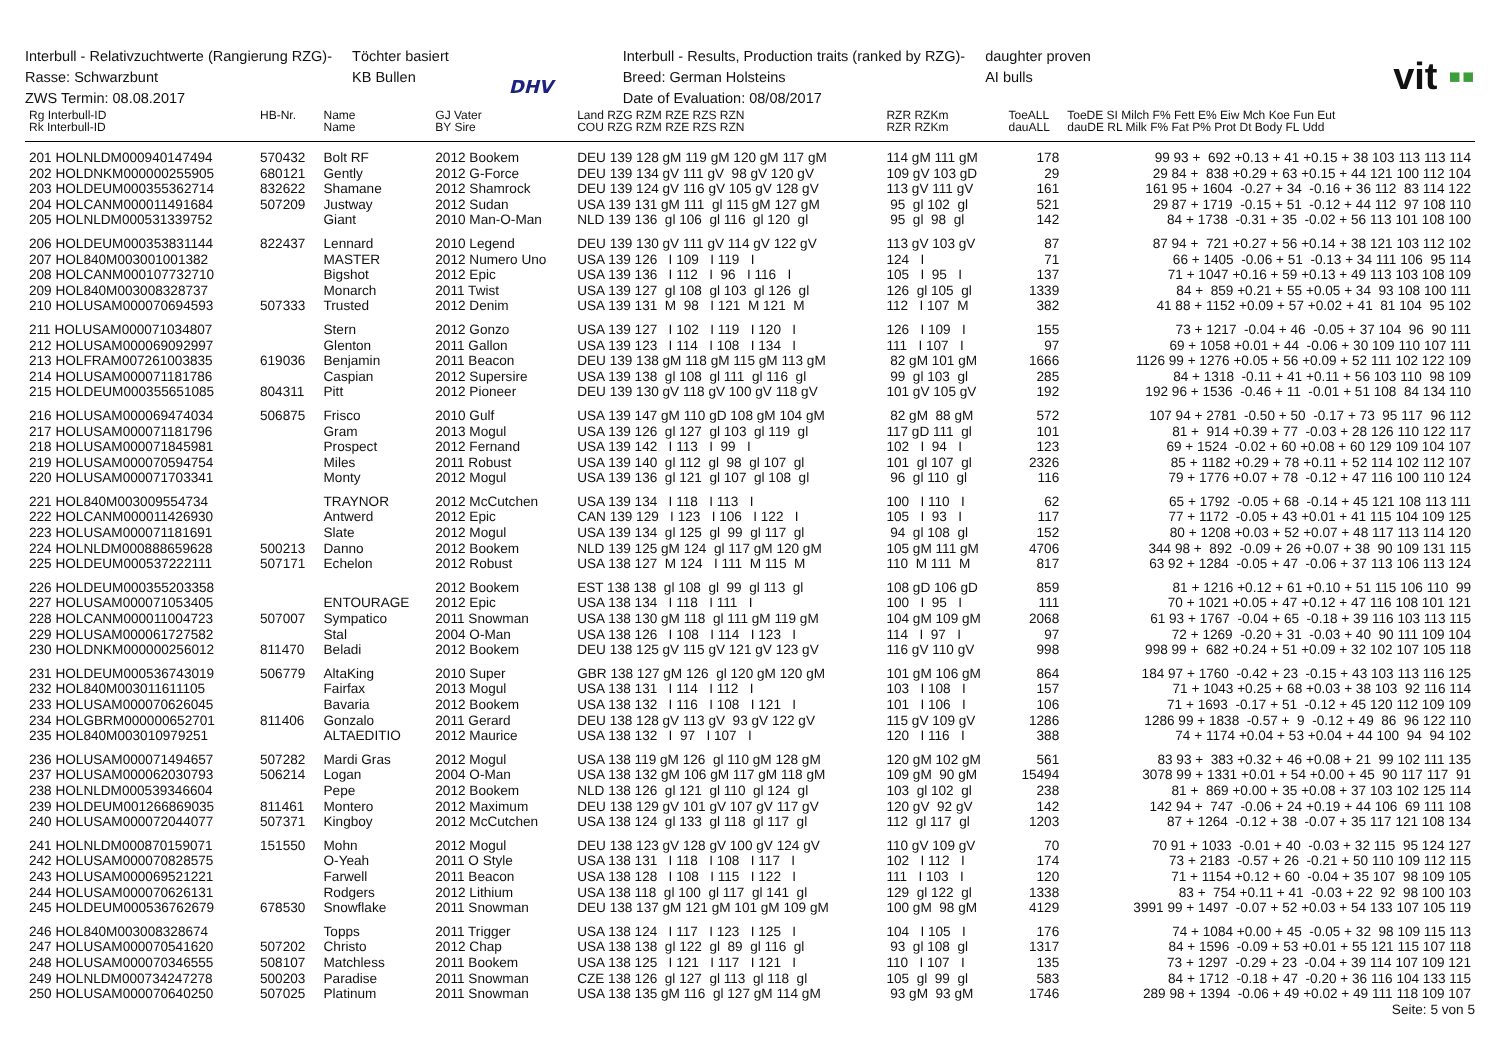Interbull - Relativzuchtwerte (Rangierung RZG)-
Rasse: Schwarzbunt
ZWS Termin: 08.08.2017
Töchter basiert
KB Bullen
DHV
Interbull - Results, Production traits (ranked by RZG)-
Breed: German Holsteins
Date of Evaluation: 08/08/2017
daughter proven
AI bulls
vit ▪▪
| Rg Interbull-ID Rk Interbull-ID | HB-Nr. | Name Name | GJ Vater BY Sire | Land RZG RZM RZE RZS RZN COU RZG RZM RZE RZS RZN | RZR RZKm RZR RZKm | ToeALL dauALL | ToeDE SI Milch F% Fett E% Eiw Mch Koe Fun Eut dauDE RL Milk F% Fat P% Prot Dt Body FL Udd |
| --- | --- | --- | --- | --- | --- | --- | --- |
| 201 HOLNLDM000940147494 | 570432 | Bolt RF | 2012 Bookem | DEU 139 128 gM 119 gM 120 gM 117 gM | 114 gM 111 gM | 178 | 99 93 + 692 +0.13 + 41 +0.15 + 38 103 113 113 114 |
| 202 HOLDNKM000000255905 | 680121 | Gently | 2012 G-Force | DEU 139 134 gV 111 gV 98 gV 120 gV | 109 gV 103 gD | 29 | 29 84 + 838 +0.29 + 63 +0.15 + 44 121 100 112 104 |
| 203 HOLDEUM000355362714 | 832622 | Shamane | 2012 Shamrock | DEU 139 124 gV 116 gV 105 gV 128 gV | 113 gV 111 gV | 161 | 161 95 + 1604 -0.27 + 34 -0.16 + 36 112 83 114 122 |
| 204 HOLCANM000011491684 | 507209 | Justway | 2012 Sudan | USA 139 131 gM 111 gl 115 gM 127 gM | 95 gl 102 gl | 521 | 29 87 + 1719 -0.15 + 51 -0.12 + 44 112 97 108 110 |
| 205 HOLNLDM000531339752 | | Giant | 2010 Man-O-Man | NLD 139 136 gl 106 gl 116 gl 120 gl | 95 gl 98 gl | 142 | 84 + 1738 -0.31 + 35 -0.02 + 56 113 101 108 100 |
| 206 HOLDEUM000353831144 | 822437 | Lennard | 2010 Legend | DEU 139 130 gV 111 gV 114 gV 122 gV | 113 gV 103 gV | 87 | 87 94 + 721 +0.27 + 56 +0.14 + 38 121 103 112 102 |
| 207 HOL840M003001001382 | | MASTER | 2012 Numero Uno | USA 139 126 I 109 I 119 I | 124 I | 71 | 66 + 1405 -0.06 + 51 -0.13 + 34 111 106 95 114 |
| 208 HOLCANM000107732710 | | Bigshot | 2012 Epic | USA 139 136 I 112 I 96 I 116 I | 105 I 95 I | 137 | 71 + 1047 +0.16 + 59 +0.13 + 49 113 103 108 109 |
| 209 HOL840M003008328737 | | Monarch | 2011 Twist | USA 139 127 gl 108 gl 103 gl 126 gl | 126 gl 105 gl | 1339 | 84 + 859 +0.21 + 55 +0.05 + 34 93 108 100 111 |
| 210 HOLUSAM000070694593 | 507333 | Trusted | 2012 Denim | USA 139 131 M 98 I 121 M 121 M | 112 I 107 M | 382 | 41 88 + 1152 +0.09 + 57 +0.02 + 41 81 104 95 102 |
| 211 HOLUSAM000071034807 | | Stern | 2012 Gonzo | USA 139 127 I 102 I 119 I 120 I | 126 I 109 I | 155 | 73 + 1217 -0.04 + 46 -0.05 + 37 104 96 90 111 |
| 212 HOLUSAM000069092997 | | Glenton | 2011 Gallon | USA 139 123 I 114 I 108 I 134 I | 111 I 107 I | 97 | 69 + 1058 +0.01 + 44 -0.06 + 30 109 110 107 111 |
| 213 HOLFRAM007261003835 | 619036 | Benjamin | 2011 Beacon | DEU 139 138 gM 118 gM 115 gM 113 gM | 82 gM 101 gM | 1666 | 1126 99 + 1276 +0.05 + 56 +0.09 + 52 111 102 122 109 |
| 214 HOLUSAM000071181786 | | Caspian | 2012 Supersire | USA 139 138 gl 108 gl 111 gl 116 gl | 99 gl 103 gl | 285 | 84 + 1318 -0.11 + 41 +0.11 + 56 103 110 98 109 |
| 215 HOLDEUM000355651085 | 804311 | Pitt | 2012 Pioneer | DEU 139 130 gV 118 gV 100 gV 118 gV | 101 gV 105 gV | 192 | 192 96 + 1536 -0.46 + 11 -0.01 + 51 108 84 134 110 |
| 216 HOLUSAM000069474034 | 506875 | Frisco | 2010 Gulf | USA 139 147 gM 110 gD 108 gM 104 gM | 82 gM 88 gM | 572 | 107 94 + 2781 -0.50 + 50 -0.17 + 73 95 117 96 112 |
| 217 HOLUSAM000071181796 | | Gram | 2013 Mogul | USA 139 126 gl 127 gl 103 gl 119 gl | 117 gD 111 gl | 101 | 81 + 914 +0.39 + 77 -0.03 + 28 126 110 122 117 |
| 218 HOLUSAM000071845981 | | Prospect | 2012 Fernand | USA 139 142 I 113 I 99 I | 102 I 94 I | 123 | 69 + 1524 -0.02 + 60 +0.08 + 60 129 109 104 107 |
| 219 HOLUSAM000070594754 | | Miles | 2011 Robust | USA 139 140 gl 112 gl 98 gl 107 gl | 101 gl 107 gl | 2326 | 85 + 1182 +0.29 + 78 +0.11 + 52 114 102 112 107 |
| 220 HOLUSAM000071703341 | | Monty | 2012 Mogul | USA 139 136 gl 121 gl 107 gl 108 gl | 96 gl 110 gl | 116 | 79 + 1776 +0.07 + 78 -0.12 + 47 116 100 110 124 |
| 221 HOL840M003009554734 | | TRAYNOR | 2012 McCutchen | USA 139 134 I 118 I 113 I | 100 I 110 I | 62 | 65 + 1792 -0.05 + 68 -0.14 + 45 121 108 113 111 |
| 222 HOLCANM000011426930 | | Antwerd | 2012 Epic | CAN 139 129 I 123 I 106 I 122 I | 105 I 93 I | 117 | 77 + 1172 -0.05 + 43 +0.01 + 41 115 104 109 125 |
| 223 HOLUSAM000071181691 | | Slate | 2012 Mogul | USA 139 134 gl 125 gl 99 gl 117 gl | 94 gl 108 gl | 152 | 80 + 1208 +0.03 + 52 +0.07 + 48 117 113 114 120 |
| 224 HOLNLDM000888659628 | 500213 | Danno | 2012 Bookem | NLD 139 125 gM 124 gl 117 gM 120 gM | 105 gM 111 gM | 4706 | 344 98 + 892 -0.09 + 26 +0.07 + 38 90 109 131 115 |
| 225 HOLDEUM000537222111 | 507171 | Echelon | 2012 Robust | USA 138 127 M 124 I 111 M 115 M | 110 M 111 M | 817 | 63 92 + 1284 -0.05 + 47 -0.06 + 37 113 106 113 124 |
| 226 HOLDEUM000355203358 | | | 2012 Bookem | EST 138 138 gl 108 gl 99 gl 113 gl | 108 gD 106 gD | 859 | 81 + 1216 +0.12 + 61 +0.10 + 51 115 106 110 99 |
| 227 HOLUSAM000071053405 | | ENTOURAGE | 2012 Epic | USA 138 134 I 118 I 111 I | 100 I 95 I | 111 | 70 + 1021 +0.05 + 47 +0.12 + 47 116 108 101 121 |
| 228 HOLCANM000011004723 | 507007 | Sympatico | 2011 Snowman | USA 138 130 gM 118 gl 111 gM 119 gM | 104 gM 109 gM | 2068 | 61 93 + 1767 -0.04 + 65 -0.18 + 39 116 103 113 115 |
| 229 HOLUSAM000061727582 | | Stal | 2004 O-Man | USA 138 126 I 108 I 114 I 123 I | 114 I 97 I | 97 | 72 + 1269 -0.20 + 31 -0.03 + 40 90 111 109 104 |
| 230 HOLDNKM000000256012 | 811470 | Beladi | 2012 Bookem | DEU 138 125 gV 115 gV 121 gV 123 gV | 116 gV 110 gV | 998 | 998 99 + 682 +0.24 + 51 +0.09 + 32 102 107 105 118 |
| 231 HOLDEUM000536743019 | 506779 | AltaKing | 2010 Super | GBR 138 127 gM 126 gl 120 gM 120 gM | 101 gM 106 gM | 864 | 184 97 + 1760 -0.42 + 23 -0.15 + 43 103 113 116 125 |
| 232 HOL840M003011611105 | | Fairfax | 2013 Mogul | USA 138 131 I 114 I 112 I | 103 I 108 I | 157 | 71 + 1043 +0.25 + 68 +0.03 + 38 103 92 116 114 |
| 233 HOLUSAM000070626045 | | Bavaria | 2012 Bookem | USA 138 132 I 116 I 108 I 121 I | 101 I 106 I | 106 | 71 + 1693 -0.17 + 51 -0.12 + 45 120 112 109 109 |
| 234 HOLGBRM000000652701 | 811406 | Gonzalo | 2011 Gerard | DEU 138 128 gV 113 gV 93 gV 122 gV | 115 gV 109 gV | 1286 | 1286 99 + 1838 -0.57 + 9 -0.12 + 49 86 96 122 110 |
| 235 HOL840M003010979251 | | ALTAEDITIO | 2012 Maurice | USA 138 132 I 97 I 107 I | 120 I 116 I | 388 | 74 + 1174 +0.04 + 53 +0.04 + 44 100 94 94 102 |
| 236 HOLUSAM000071494657 | 507282 | Mardi Gras | 2012 Mogul | USA 138 119 gM 126 gl 110 gM 128 gM | 120 gM 102 gM | 561 | 83 93 + 383 +0.32 + 46 +0.08 + 21 99 102 111 135 |
| 237 HOLUSAM000062030793 | 506214 | Logan | 2004 O-Man | USA 138 132 gM 106 gM 117 gM 118 gM | 109 gM 90 gM | 15494 | 3078 99 + 1331 +0.01 + 54 +0.00 + 45 90 117 117 91 |
| 238 HOLNLDM000539346604 | | Pepe | 2012 Bookem | NLD 138 126 gl 121 gl 110 gl 124 gl | 103 gl 102 gl | 238 | 81 + 869 +0.00 + 35 +0.08 + 37 103 102 125 114 |
| 239 HOLDEUM001266869035 | 811461 | Montero | 2012 Maximum | DEU 138 129 gV 101 gV 107 gV 117 gV | 120 gV 92 gV | 142 | 142 94 + 747 -0.06 + 24 +0.19 + 44 106 69 111 108 |
| 240 HOLUSAM000072044077 | 507371 | Kingboy | 2012 McCutchen | USA 138 124 gl 133 gl 118 gl 117 gl | 112 gl 117 gl | 1203 | 87 + 1264 -0.12 + 38 -0.07 + 35 117 121 108 134 |
| 241 HOLNLDM000870159071 | 151550 | Mohn | 2012 Mogul | DEU 138 123 gV 128 gV 100 gV 124 gV | 110 gV 109 gV | 70 | 70 91 + 1033 -0.01 + 40 -0.03 + 32 115 95 124 127 |
| 242 HOLUSAM000070828575 | | O-Yeah | 2011 O Style | USA 138 131 I 118 I 108 I 117 I | 102 I 112 I | 174 | 73 + 2183 -0.57 + 26 -0.21 + 50 110 109 112 115 |
| 243 HOLUSAM000069521221 | | Farwell | 2011 Beacon | USA 138 128 I 108 I 115 I 122 I | 111 I 103 I | 120 | 71 + 1154 +0.12 + 60 -0.04 + 35 107 98 109 105 |
| 244 HOLUSAM000070626131 | | Rodgers | 2012 Lithium | USA 138 118 gl 100 gl 117 gl 141 gl | 129 gl 122 gl | 1338 | 83 + 754 +0.11 + 41 -0.03 + 22 92 98 100 103 |
| 245 HOLDEUM000536762679 | 678530 | Snowflake | 2011 Snowman | DEU 138 137 gM 121 gM 101 gM 109 gM | 100 gM 98 gM | 4129 | 3991 99 + 1497 -0.07 + 52 +0.03 + 54 133 107 105 119 |
| 246 HOL840M003008328674 | | Topps | 2011 Trigger | USA 138 124 I 117 I 123 I 125 I | 104 I 105 I | 176 | 74 + 1084 +0.00 + 45 -0.05 + 32 98 109 115 113 |
| 247 HOLUSAM000070541620 | 507202 | Christo | 2012 Chap | USA 138 138 gl 122 gl 89 gl 116 gl | 93 gl 108 gl | 1317 | 84 + 1596 -0.09 + 53 +0.01 + 55 121 115 107 118 |
| 248 HOLUSAM000070346555 | 508107 | Matchless | 2011 Bookem | USA 138 125 I 121 I 117 I 121 I | 110 I 107 I | 135 | 73 + 1297 -0.29 + 23 -0.04 + 39 114 107 109 121 |
| 249 HOLNLDM000734247278 | 500203 | Paradise | 2011 Snowman | CZE 138 126 gl 127 gl 113 gl 118 gl | 105 gl 99 gl | 583 | 84 + 1712 -0.18 + 47 -0.20 + 36 116 104 133 115 |
| 250 HOLUSAM000070640250 | 507025 | Platinum | 2011 Snowman | USA 138 135 gM 116 gl 127 gM 114 gM | 93 gM 93 gM | 1746 | 289 98 + 1394 -0.06 + 49 +0.02 + 49 111 118 109 107 |
Seite: 5 von 5